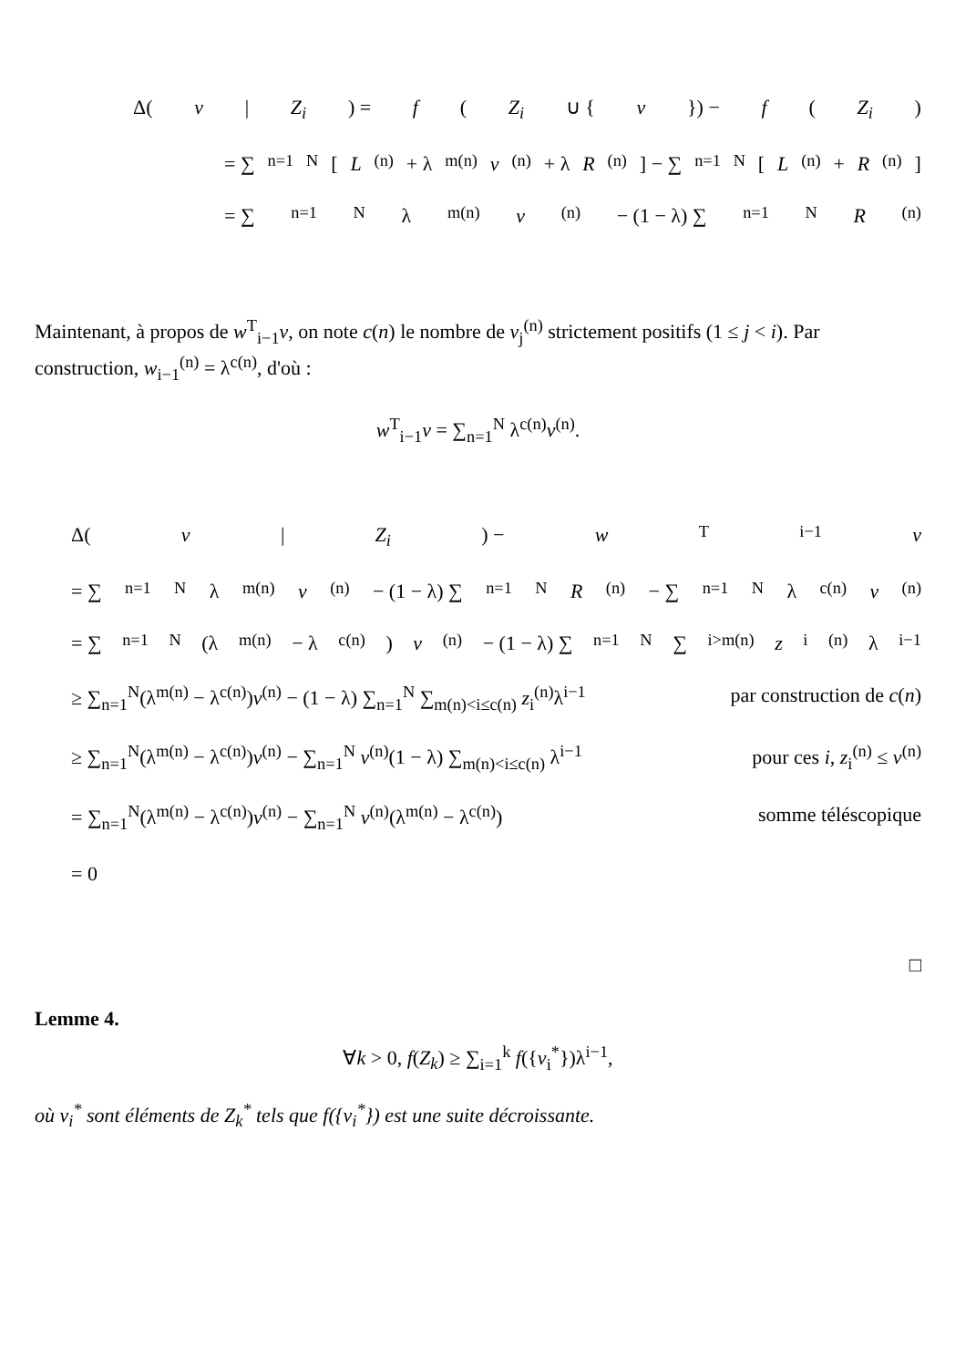Δ(v | Z<sub>i</sub>) = f (Z<sub>i</sub> ∪ { v }) − f (Z<sub>i</sub>)
= ∑<sub>n=1</sub><sup>N</sup> [L<sup>(n)</sup> + λ<sup>m(n)</sup> v<sup>(n)</sup> + λ R<sup>(n)</sup>] − ∑<sub>n=1</sub><sup>N</sup> [L<sup>(n)</sup> + R<sup>(n)</sup>]
= ∑<sub>n=1</sub><sup>N</sup> λ<sup>m(n)</sup> v<sup>(n)</sup> − (1 − λ) ∑<sub>n=1</sub><sup>N</sup> R<sup>(n)</sup>
Maintenant, à propos de w<sup>T</sup><sub>i−1</sub>v, on note c(n) le nombre de v<sub>j</sub><sup>(n)</sup> strictement positifs (1 ≤ j < i). Par construction, w<sub>i−1</sub><sup>(n)</sup> = λ<sup>c(n)</sup>, d'où :
w<sup>T</sup><sub>i−1</sub>v = ∑<sub>n=1</sub><sup>N</sup> λ<sup>c(n)</sup>v<sup>(n)</sup>.
Δ(v | Z<sub>i</sub>) − w<sup>T</sup><sub>i−1</sub> v
= ∑<sub>n=1</sub><sup>N</sup> λ<sup>m(n)</sup> v<sup>(n)</sup> − (1 − λ) ∑<sub>n=1</sub><sup>N</sup> R<sup>(n)</sup> − ∑<sub>n=1</sub><sup>N</sup> λ<sup>c(n)</sup> v<sup>(n)</sup>
= ∑<sub>n=1</sub><sup>N</sup>(λ<sup>m(n)</sup> − λ<sup>c(n)</sup>) v<sup>(n)</sup> − (1 − λ) ∑<sub>n=1</sub><sup>N</sup> ∑<sub>i>m(n)</sub> z<sub>i</sub><sup>(n)</sup>λ<sup>i−1</sup>
≥ ∑<sub>n=1</sub><sup>N</sup>(λ<sup>m(n)</sup> − λ<sup>c(n)</sup>)v<sup>(n)</sup> − (1 − λ) ∑<sub>n=1</sub><sup>N</sup> ∑<sub>m(n)<i≤c(n)</sub> z<sub>i</sub><sup>(n)</sup>λ<sup>i−1</sup> par construction de c(n)
≥ ∑<sub>n=1</sub><sup>N</sup>(λ<sup>m(n)</sup> − λ<sup>c(n)</sup>)v<sup>(n)</sup> − ∑<sub>n=1</sub><sup>N</sup> v<sup>(n)</sup>(1 − λ) ∑<sub>m(n)<i≤c(n)</sub> λ<sup>i−1</sup> pour ces i, z<sub>i</sub><sup>(n)</sup> ≤ v<sup>(n)</sup>
= ∑<sub>n=1</sub><sup>N</sup>(λ<sup>m(n)</sup> − λ<sup>c(n)</sup>)v<sup>(n)</sup> − ∑<sub>n=1</sub><sup>N</sup> v<sup>(n)</sup>(λ<sup>m(n)</sup> − λ<sup>c(n)</sup>) somme téléscopique
= 0
□
Lemme 4.
∀k > 0, f(Z<sub>k</sub>) ≥ ∑<sub>i=1</sub><sup>k</sup> f({v<sub>i</sub><sup>*</sup>})λ<sup>i−1</sup>,
où v<sub>i</sub><sup>*</sup> sont éléments de Z<sub>k</sub><sup>*</sup> tels que f({v<sub>i</sub><sup>*</sup>}) est une suite décroissante.